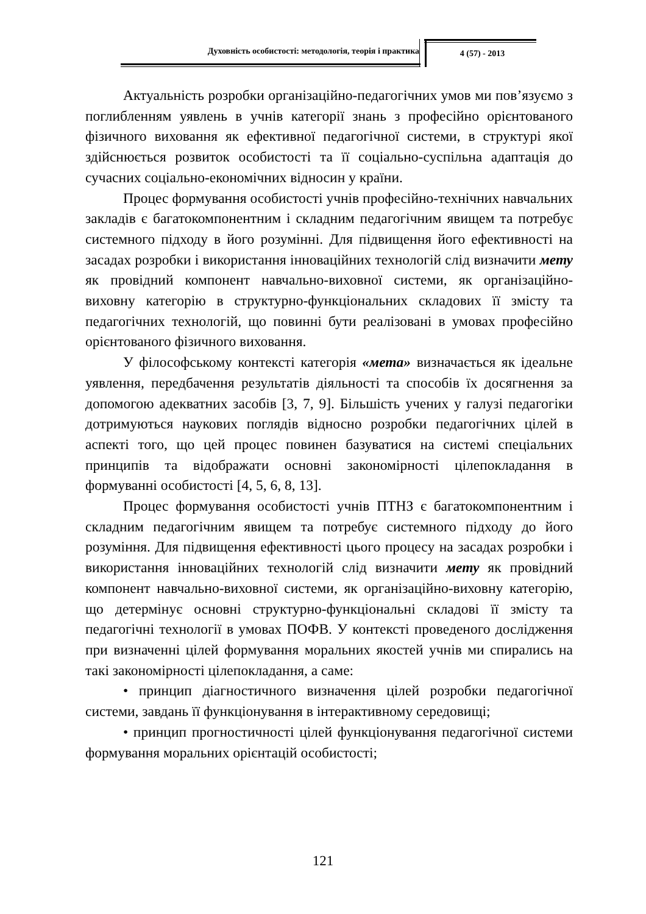Духовність особистості: методологія, теорія і практика
4 (57) - 2013
Актуальність розробки організаційно-педагогічних умов ми пов’язуємо з поглибленням уявлень в учнів категорії знань з професійно орієнтованого фізичного виховання як ефективної педагогічної системи, в структурі якої здійснюється розвиток особистості та її соціально-суспільна адаптація до сучасних соціально-економічних відносин у країни.
Процес формування особистості учнів професійно-технічних навчальних закладів є багатокомпонентним і складним педагогічним явищем та потребує системного підходу в його розумінні. Для підвищення його ефективності на засадах розробки і використання інноваційних технологій слід визначити мету як провідний компонент навчально-виховної системи, як організаційно-виховну категорію в структурно-функціональних складових її змісту та педагогічних технологій, що повинні бути реалізовані в умовах професійно орієнтованого фізичного виховання.
У філософському контексті категорія «мета» визначається як ідеальне уявлення, передбачення результатів діяльності та способів їх досягнення за допомогою адекватних засобів [3, 7, 9]. Більшість учених у галузі педагогіки дотримуються наукових поглядів відносно розробки педагогічних цілей в аспекті того, що цей процес повинен базуватися на системі спеціальних принципів та відображати основні закономірності цілепокладання в формуванні особистості [4, 5, 6, 8, 13].
Процес формування особистості учнів ПТНЗ є багатокомпонентним і складним педагогічним явищем та потребує системного підходу до його розуміння. Для підвищення ефективності цього процесу на засадах розробки і використання інноваційних технологій слід визначити мету як провідний компонент навчально-виховної системи, як організаційно-виховну категорію, що детермінує основні структурно-функціональні складові її змісту та педагогічні технології в умовах ПОФВ. У контексті проведеного дослідження при визначенні цілей формування моральних якостей учнів ми спирались на такі закономірності цілепокладання, а саме:
• принцип діагностичного визначення цілей розробки педагогічної системи, завдань її функціонування в інтерактивному середовищі;
• принцип прогностичності цілей функціонування педагогічної системи формування моральних орієнтацій особистості;
121